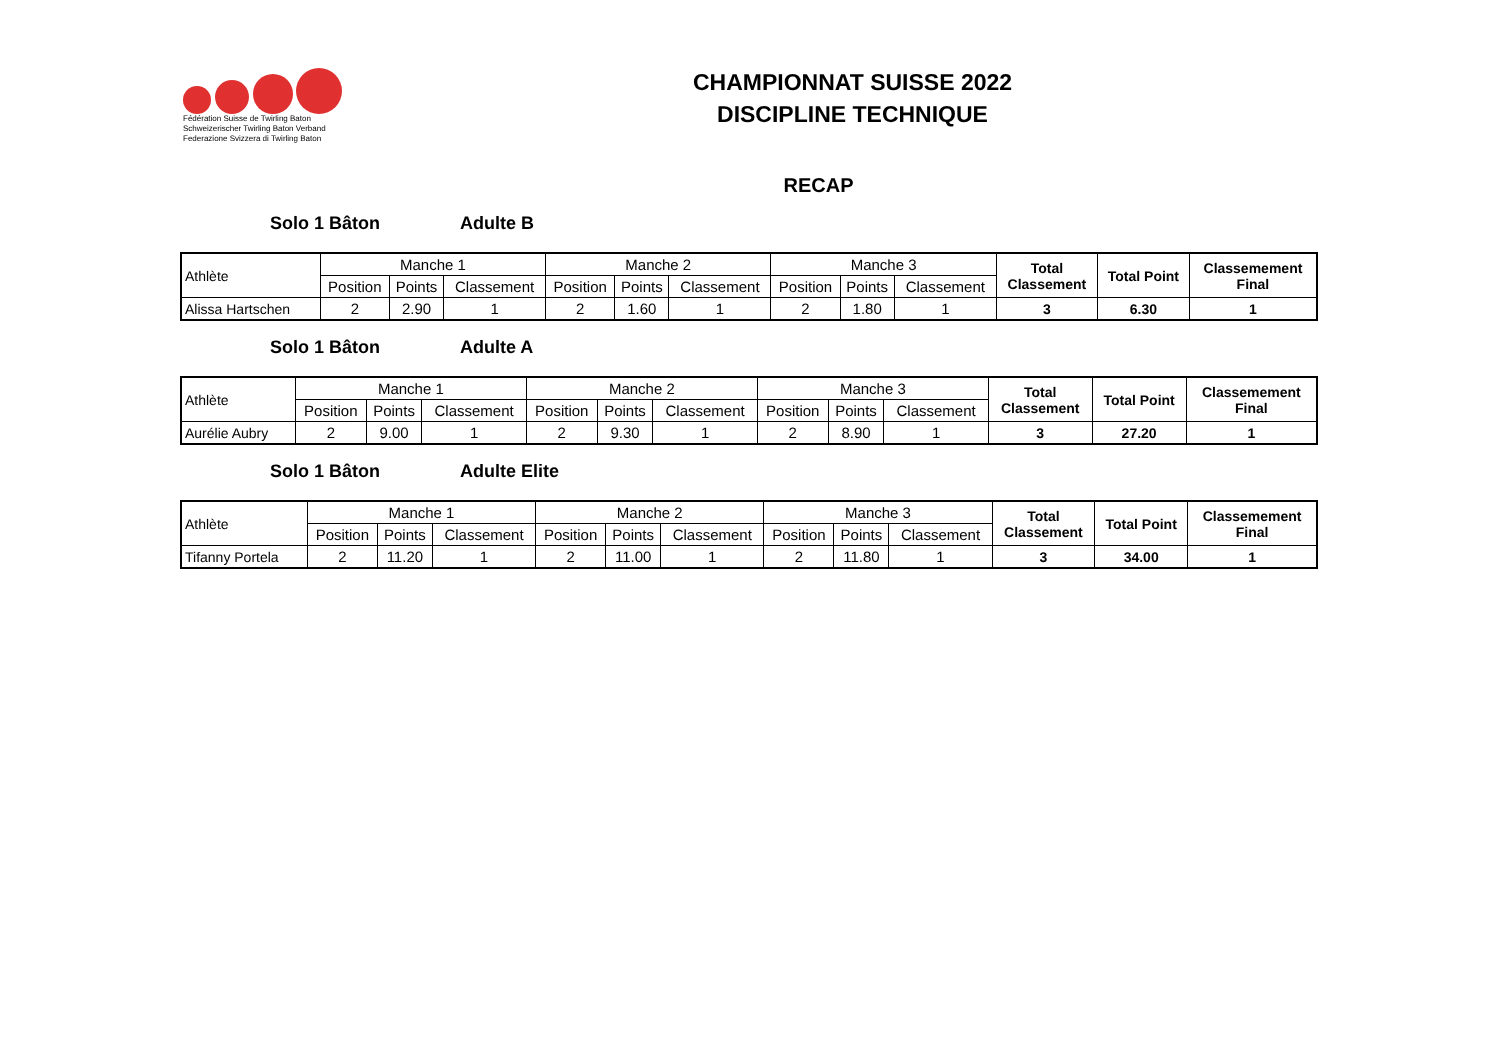Fédération Suisse de Twirling Baton
Schweizerischer Twirling Baton Verband
Federazione Svizzera di Twirling Baton
CHAMPIONNAT SUISSE 2022
DISCIPLINE TECHNIQUE
RECAP
Solo 1 Bâton Adulte B
| Athlète | Manche 1 | | | Manche 2 | | | Manche 3 | | | Total Classement | Total Point | Classemement Final |
| --- | --- | --- | --- | --- | --- | --- | --- | --- | --- | --- | --- | --- |
| | Position | Points | Classement | Position | Points | Classement | Position | Points | Classement | | | |
| Alissa Hartschen | 2 | 2.90 | 1 | 2 | 1.60 | 1 | 2 | 1.80 | 1 | 3 | 6.30 | 1 |
Solo 1 Bâton Adulte A
| Athlète | Manche 1 | | | Manche 2 | | | Manche 3 | | | Total Classement | Total Point | Classemement Final |
| --- | --- | --- | --- | --- | --- | --- | --- | --- | --- | --- | --- | --- |
| | Position | Points | Classement | Position | Points | Classement | Position | Points | Classement | | | |
| Aurélie Aubry | 2 | 9.00 | 1 | 2 | 9.30 | 1 | 2 | 8.90 | 1 | 3 | 27.20 | 1 |
Solo 1 Bâton Adulte Elite
| Athlète | Manche 1 | | | Manche 2 | | | Manche 3 | | | Total Classement | Total Point | Classemement Final |
| --- | --- | --- | --- | --- | --- | --- | --- | --- | --- | --- | --- | --- |
| | Position | Points | Classement | Position | Points | Classement | Position | Points | Classement | | | |
| Tifanny Portela | 2 | 11.20 | 1 | 2 | 11.00 | 1 | 2 | 11.80 | 1 | 3 | 34.00 | 1 |